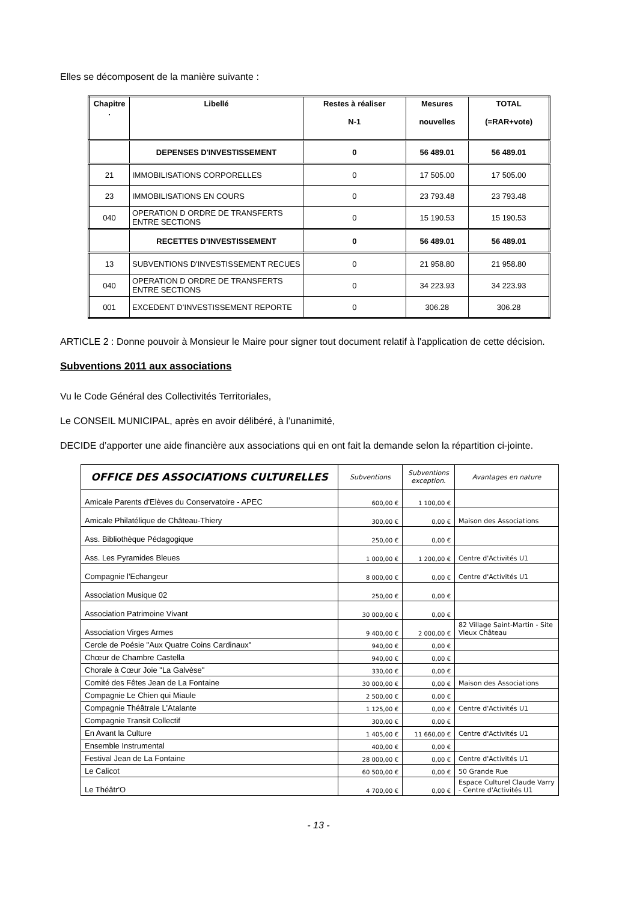Elles se décomposent de la manière suivante :
| Chapitre . | Libellé | Restes à réaliser N-1 | Mesures nouvelles | TOTAL (=RAR+vote) |
| --- | --- | --- | --- | --- |
| | DEPENSES D'INVESTISSEMENT | 0 | 56 489.01 | 56 489.01 |
| 21 | IMMOBILISATIONS CORPORELLES | 0 | 17 505.00 | 17 505.00 |
| 23 | IMMOBILISATIONS EN COURS | 0 | 23 793.48 | 23 793.48 |
| 040 | OPERATION D ORDRE DE TRANSFERTS ENTRE SECTIONS | 0 | 15 190.53 | 15 190.53 |
| | RECETTES D’INVESTISSEMENT | 0 | 56 489.01 | 56 489.01 |
| 13 | SUBVENTIONS D'INVESTISSEMENT RECUES | 0 | 21 958.80 | 21 958.80 |
| 040 | OPERATION D ORDRE DE TRANSFERTS ENTRE SECTIONS | 0 | 34 223.93 | 34 223.93 |
| 001 | EXCEDENT D’INVESTISSEMENT REPORTE | 0 | 306.28 | 306.28 |
ARTICLE 2 : Donne pouvoir à Monsieur le Maire pour signer tout document relatif à l'application de cette décision.
Subventions 2011 aux associations
Vu le Code Général des Collectivités Territoriales,
Le CONSEIL MUNICIPAL, après en avoir délibéré, à l’unanimité,
DECIDE d’apporter une aide financière aux associations qui en ont fait la demande selon la répartition ci-jointe.
| OFFICE DES ASSOCIATIONS CULTURELLES | Subventions | Subventions exception. | Avantages en nature |
| --- | --- | --- | --- |
| Amicale Parents d'Elèves du Conservatoire - APEC | 600,00 € | 1 100,00 € | |
| Amicale Philatélique de Château-Thiery | 300,00 € | 0,00 € | Maison des Associations |
| Ass. Bibliothèque Pédagogique | 250,00 € | 0,00 € | |
| Ass. Les Pyramides Bleues | 1 000,00 € | 1 200,00 € | Centre d'Activités U1 |
| Compagnie l'Echangeur | 8 000,00 € | 0,00 € | Centre d'Activités U1 |
| Association Musique 02 | 250,00 € | 0,00 € | |
| Association Patrimoine Vivant | 30 000,00 € | 0,00 € | |
| Association Virges Armes | 9 400,00 € | 2 000,00 € | 82 Village Saint-Martin - Site Vieux Château |
| Cercle de Poésie "Aux Quatre Coins Cardinaux" | 940,00 € | 0,00 € | |
| Chœur de Chambre Castella | 940,00 € | 0,00 € | |
| Chorale à Cœur Joie "La Galvèse" | 330,00 € | 0,00 € | |
| Comité des Fêtes Jean de La Fontaine | 30 000,00 € | 0,00 € | Maison des Associations |
| Compagnie Le Chien qui Miaule | 2 500,00 € | 0,00 € | |
| Compagnie Théâtrale L'Atalante | 1 125,00 € | 0,00 € | Centre d'Activités U1 |
| Compagnie Transit Collectif | 300,00 € | 0,00 € | |
| En Avant la Culture | 1 405,00 € | 11 660,00 € | Centre d'Activités U1 |
| Ensemble Instrumental | 400,00 € | 0,00 € | |
| Festival Jean de La Fontaine | 28 000,00 € | 0,00 € | Centre d'Activités U1 |
| Le Calicot | 60 500,00 € | 0,00 € | 50 Grande Rue |
| Le Théâtr'O | 4 700,00 € | 0,00 € | Espace Culturel Claude Varry - Centre d'Activités U1 |
- 13 -